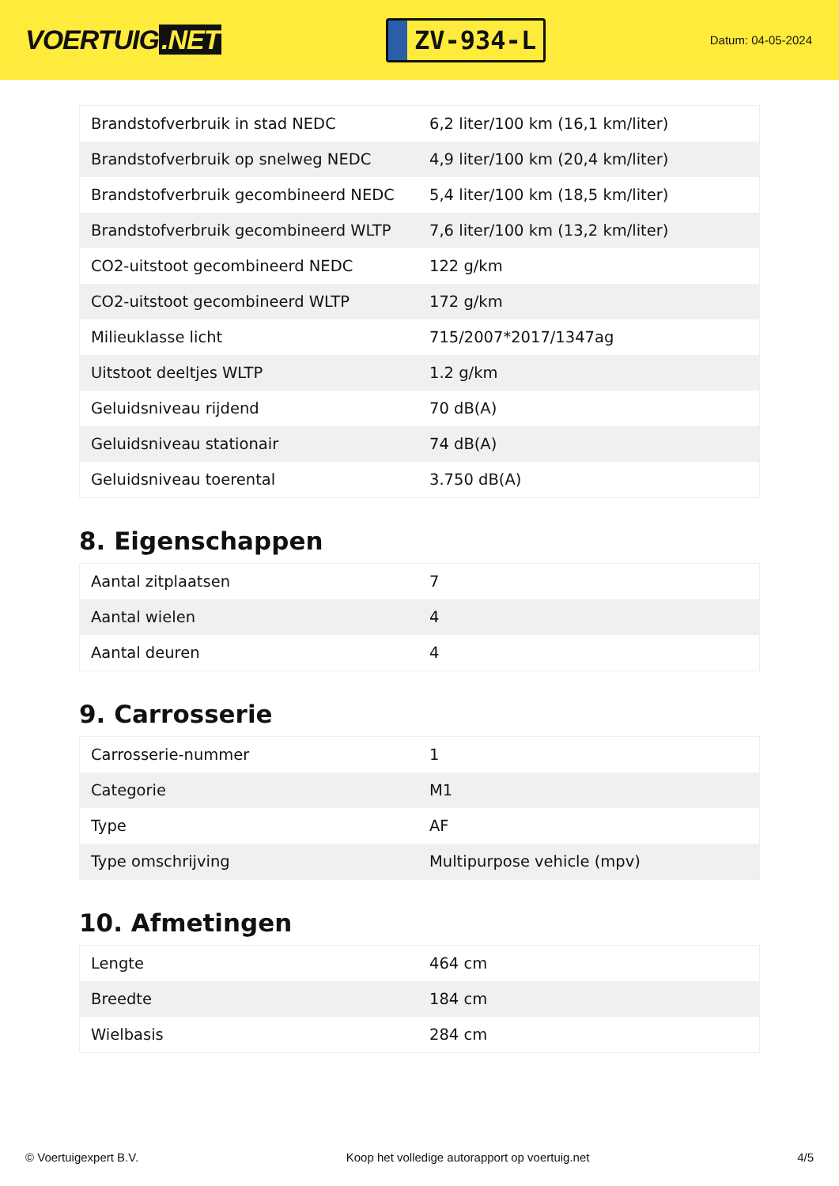VOERTUIG.NET
ZV-934-L
Datum: 04-05-2024
| Brandstofverbruik in stad NEDC | 6,2 liter/100 km (16,1 km/liter) |
| Brandstofverbruik op snelweg NEDC | 4,9 liter/100 km (20,4 km/liter) |
| Brandstofverbruik gecombineerd NEDC | 5,4 liter/100 km (18,5 km/liter) |
| Brandstofverbruik gecombineerd WLTP | 7,6 liter/100 km (13,2 km/liter) |
| CO2-uitstoot gecombineerd NEDC | 122 g/km |
| CO2-uitstoot gecombineerd WLTP | 172 g/km |
| Milieuklasse licht | 715/2007*2017/1347ag |
| Uitstoot deeltjes WLTP | 1.2 g/km |
| Geluidsniveau rijdend | 70 dB(A) |
| Geluidsniveau stationair | 74 dB(A) |
| Geluidsniveau toerental | 3.750 dB(A) |
8. Eigenschappen
| Aantal zitplaatsen | 7 |
| Aantal wielen | 4 |
| Aantal deuren | 4 |
9. Carrosserie
| Carrosserie-nummer | 1 |
| Categorie | M1 |
| Type | AF |
| Type omschrijving | Multipurpose vehicle (mpv) |
10. Afmetingen
| Lengte | 464 cm |
| Breedte | 184 cm |
| Wielbasis | 284 cm |
© Voertuigexpert B.V. Koop het volledige autorapport op voertuig.net 4/5